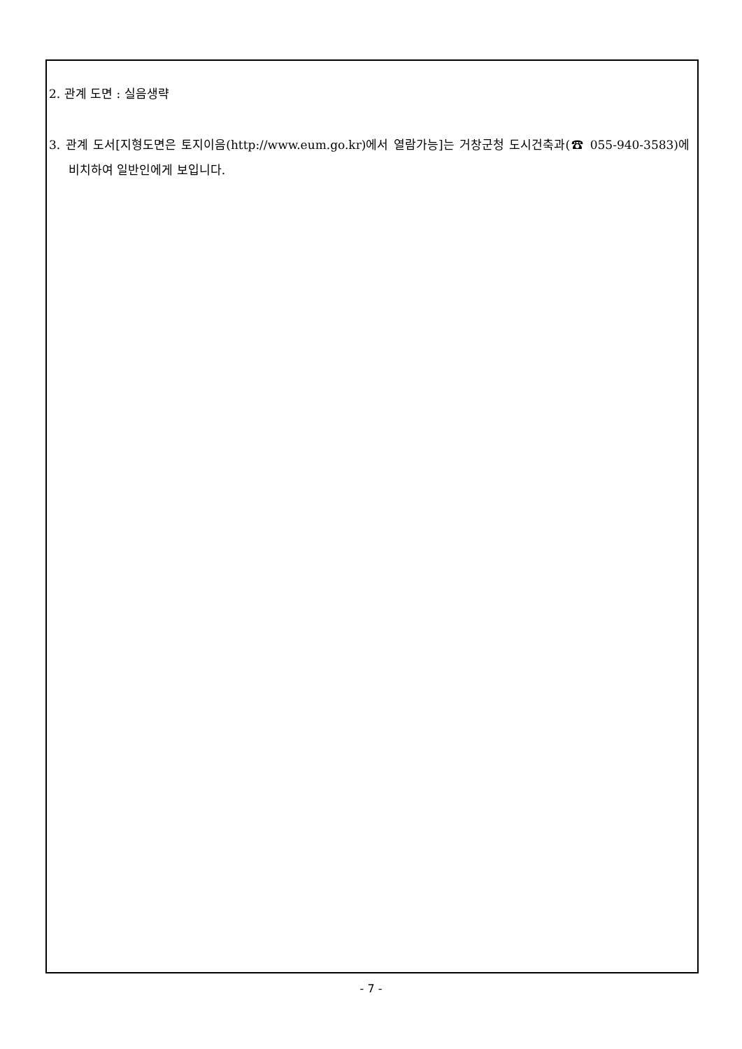2. 관계 도면 : 실음생략
3. 관계 도서[지형도면은 토지이음(http://www.eum.go.kr)에서 열람가능]는 거창군청 도시건축과(☎ 055-940-3583)에 비치하여 일반인에게 보입니다.
- 7 -